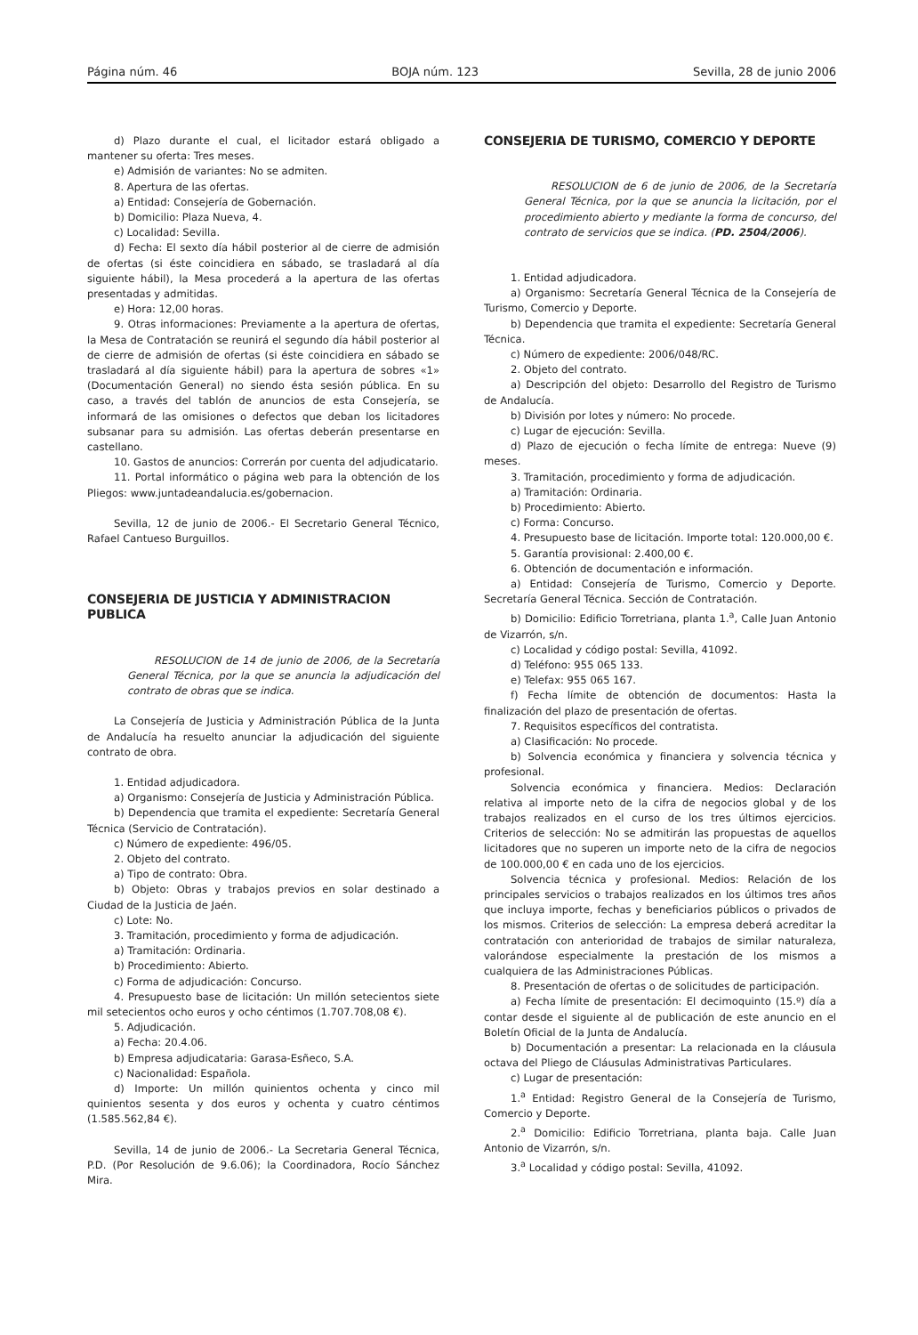Página núm. 46 BOJA núm. 123 Sevilla, 28 de junio 2006
d) Plazo durante el cual, el licitador estará obligado a mantener su oferta: Tres meses.
e) Admisión de variantes: No se admiten.
8. Apertura de las ofertas.
a) Entidad: Consejería de Gobernación.
b) Domicilio: Plaza Nueva, 4.
c) Localidad: Sevilla.
d) Fecha: El sexto día hábil posterior al de cierre de admisión de ofertas (si éste coincidiera en sábado, se trasladará al día siguiente hábil), la Mesa procederá a la apertura de las ofertas presentadas y admitidas.
e) Hora: 12,00 horas.
9. Otras informaciones: Previamente a la apertura de ofertas, la Mesa de Contratación se reunirá el segundo día hábil posterior al de cierre de admisión de ofertas (si éste coincidiera en sábado se trasladará al día siguiente hábil) para la apertura de sobres «1» (Documentación General) no siendo ésta sesión pública. En su caso, a través del tablón de anuncios de esta Consejería, se informará de las omisiones o defectos que deban los licitadores subsanar para su admisión. Las ofertas deberán presentarse en castellano.
10. Gastos de anuncios: Correrán por cuenta del adjudicatario.
11. Portal informático o página web para la obtención de los Pliegos: www.juntadeandalucia.es/gobernacion.
Sevilla, 12 de junio de 2006.- El Secretario General Técnico, Rafael Cantueso Burguillos.
CONSEJERIA DE JUSTICIA Y ADMINISTRACION PUBLICA
RESOLUCION de 14 de junio de 2006, de la Secretaría General Técnica, por la que se anuncia la adjudicación del contrato de obras que se indica.
La Consejería de Justicia y Administración Pública de la Junta de Andalucía ha resuelto anunciar la adjudicación del siguiente contrato de obra.
1. Entidad adjudicadora.
a) Organismo: Consejería de Justicia y Administración Pública.
b) Dependencia que tramita el expediente: Secretaría General Técnica (Servicio de Contratación).
c) Número de expediente: 496/05.
2. Objeto del contrato.
a) Tipo de contrato: Obra.
b) Objeto: Obras y trabajos previos en solar destinado a Ciudad de la Justicia de Jaén.
c) Lote: No.
3. Tramitación, procedimiento y forma de adjudicación.
a) Tramitación: Ordinaria.
b) Procedimiento: Abierto.
c) Forma de adjudicación: Concurso.
4. Presupuesto base de licitación: Un millón setecientos siete mil setecientos ocho euros y ocho céntimos (1.707.708,08 €).
5. Adjudicación.
a) Fecha: 20.4.06.
b) Empresa adjudicataria: Garasa-Esñeco, S.A.
c) Nacionalidad: Española.
d) Importe: Un millón quinientos ochenta y cinco mil quinientos sesenta y dos euros y ochenta y cuatro céntimos (1.585.562,84 €).
Sevilla, 14 de junio de 2006.- La Secretaria General Técnica, P.D. (Por Resolución de 9.6.06); la Coordinadora, Rocío Sánchez Mira.
CONSEJERIA DE TURISMO, COMERCIO Y DEPORTE
RESOLUCION de 6 de junio de 2006, de la Secretaría General Técnica, por la que se anuncia la licitación, por el procedimiento abierto y mediante la forma de concurso, del contrato de servicios que se indica. (PD. 2504/2006).
1. Entidad adjudicadora.
a) Organismo: Secretaría General Técnica de la Consejería de Turismo, Comercio y Deporte.
b) Dependencia que tramita el expediente: Secretaría General Técnica.
c) Número de expediente: 2006/048/RC.
2. Objeto del contrato.
a) Descripción del objeto: Desarrollo del Registro de Turismo de Andalucía.
b) División por lotes y número: No procede.
c) Lugar de ejecución: Sevilla.
d) Plazo de ejecución o fecha límite de entrega: Nueve (9) meses.
3. Tramitación, procedimiento y forma de adjudicación.
a) Tramitación: Ordinaria.
b) Procedimiento: Abierto.
c) Forma: Concurso.
4. Presupuesto base de licitación. Importe total: 120.000,00 €.
5. Garantía provisional: 2.400,00 €.
6. Obtención de documentación e información.
a) Entidad: Consejería de Turismo, Comercio y Deporte. Secretaría General Técnica. Sección de Contratación.
b) Domicilio: Edificio Torretriana, planta 1.<sup>a</sup>, Calle Juan Antonio de Vizarrón, s/n.
c) Localidad y código postal: Sevilla, 41092.
d) Teléfono: 955 065 133.
e) Telefax: 955 065 167.
f) Fecha límite de obtención de documentos: Hasta la finalización del plazo de presentación de ofertas.
7. Requisitos específicos del contratista.
a) Clasificación: No procede.
b) Solvencia económica y financiera y solvencia técnica y profesional.
Solvencia económica y financiera. Medios: Declaración relativa al importe neto de la cifra de negocios global y de los trabajos realizados en el curso de los tres últimos ejercicios. Criterios de selección: No se admitirán las propuestas de aquellos licitadores que no superen un importe neto de la cifra de negocios de 100.000,00 € en cada uno de los ejercicios.
Solvencia técnica y profesional. Medios: Relación de los principales servicios o trabajos realizados en los últimos tres años que incluya importe, fechas y beneficiarios públicos o privados de los mismos. Criterios de selección: La empresa deberá acreditar la contratación con anterioridad de trabajos de similar naturaleza, valorándose especialmente la prestación de los mismos a cualquiera de las Administraciones Públicas.
8. Presentación de ofertas o de solicitudes de participación.
a) Fecha límite de presentación: El decimoquinto (15.º) día a contar desde el siguiente al de publicación de este anuncio en el Boletín Oficial de la Junta de Andalucía.
b) Documentación a presentar: La relacionada en la cláusula octava del Pliego de Cláusulas Administrativas Particulares.
c) Lugar de presentación:
1.<sup>a</sup> Entidad: Registro General de la Consejería de Turismo, Comercio y Deporte.
2.<sup>a</sup> Domicilio: Edificio Torretriana, planta baja. Calle Juan Antonio de Vizarrón, s/n.
3.<sup>a</sup> Localidad y código postal: Sevilla, 41092.